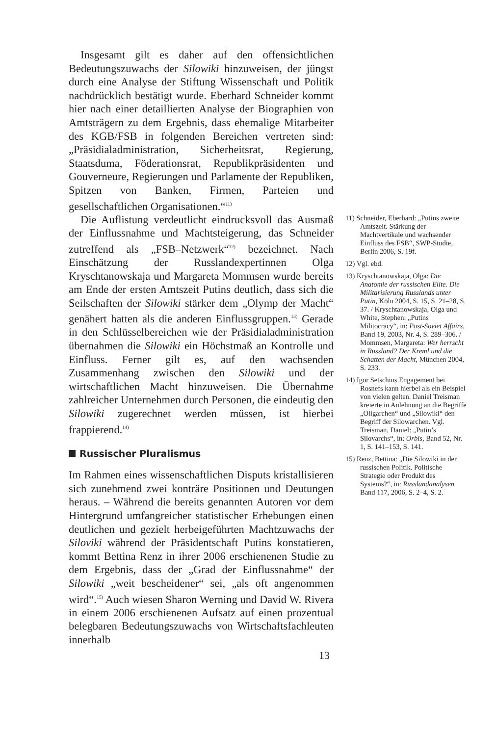Insgesamt gilt es daher auf den offensichtlichen Bedeutungszuwachs der Silowiki hinzuweisen, der jüngst durch eine Analyse der Stiftung Wissenschaft und Politik nachdrücklich bestätigt wurde. Eberhard Schneider kommt hier nach einer detaillierten Analyse der Biographien von Amtsträgern zu dem Ergebnis, dass ehemalige Mitarbeiter des KGB/FSB in folgenden Bereichen vertreten sind: „Präsidialadministration, Sicherheitsrat, Regierung, Staatsduma, Föderationsrat, Republikpräsidenten und Gouverneure, Regierungen und Parlamente der Republiken, Spitzen von Banken, Firmen, Parteien und gesellschaftlichen Organisationen.“<sup>11)</sup>
Die Auflistung verdeutlicht eindrucksvoll das Ausmaß der Einflussnahme und Machtsteigerung, das Schneider zutreffend als „FSB–Netzwerk“<sup>12)</sup> bezeichnet. Nach Einschätzung der Russlandexpertinnen Olga Kryschtanowskaja und Margareta Mommsen wurde bereits am Ende der ersten Amtszeit Putins deutlich, dass sich die Seilschaften der Silowiki stärker dem „Olymp der Macht“ genähert hatten als die anderen Einflussgruppen.<sup>13)</sup> Gerade in den Schlüsselbereichen wie der Präsidialadministration übernahmen die Silowiki ein Höchstmaß an Kontrolle und Einfluss. Ferner gilt es, auf den wachsenden Zusammenhang zwischen den Silowiki und der wirtschaftlichen Macht hinzuweisen. Die Übernahme zahlreicher Unternehmen durch Personen, die eindeutig den Silowiki zugerechnet werden müssen, ist hierbei frappierend.<sup>14)</sup>
Russischer Pluralismus
Im Rahmen eines wissenschaftlichen Disputs kristallisieren sich zunehmend zwei konträre Positionen und Deutungen heraus. – Während die bereits genannten Autoren vor dem Hintergrund umfangreicher statistischer Erhebungen einen deutlichen und gezielt herbeigeführten Machtzuwachs der Siloviki während der Präsidentschaft Putins konstatieren, kommt Bettina Renz in ihrer 2006 erschienenen Studie zu dem Ergebnis, dass der „Grad der Einflussnahme“ der Silowiki „weit bescheidener“ sei, „als oft angenommen wird“.<sup>15)</sup> Auch wiesen Sharon Werning und David W. Rivera in einem 2006 erschienenen Aufsatz auf einen prozentual belegbaren Bedeutungszuwachs von Wirtschaftsfachleuten innerhalb
11) Schneider, Eberhard: „Putins zweite Amtszeit. Stärkung der Machtvertikale und wachsender Einfluss des FSB“, SWP-Studie, Berlin 2006, S. 19f.
12) Vgl. ebd.
13) Kryschtanowskaja, Olga: Die Anatomie der russischen Elite. Die Militarisierung Russlands unter Putin, Köln 2004, S. 15, S. 21–28, S. 37. / Kryschtanowskaja, Olga und White, Stephen: „Putins Militocracy“, in: Post-Soviet Affairs, Band 19, 2003, Nr. 4, S. 289–306. / Mommsen, Margareta: Wer herrscht in Russland? Der Kreml und die Schatten der Macht, München 2004, S. 233.
14) Igor Setschins Engagement bei Rosnefs kann hierbei als ein Beispiel von vielen gelten. Daniel Treisman kreierte in Anlehnung an die Begriffe „Oligarchen“ und „Silowiki“ den Begriff der Silowarchen. Vgl. Treisman, Daniel: „Putin’s Silovarchs“, in: Orbis, Band 52, Nr. 1, S. 141–153, S. 141.
15) Renz, Bettina: „Die Silowiki in der russischen Politik. Politische Strategie oder Produkt des Systems?“, in: Russlandanalysen Band 117, 2006, S. 2–4, S. 2.
13